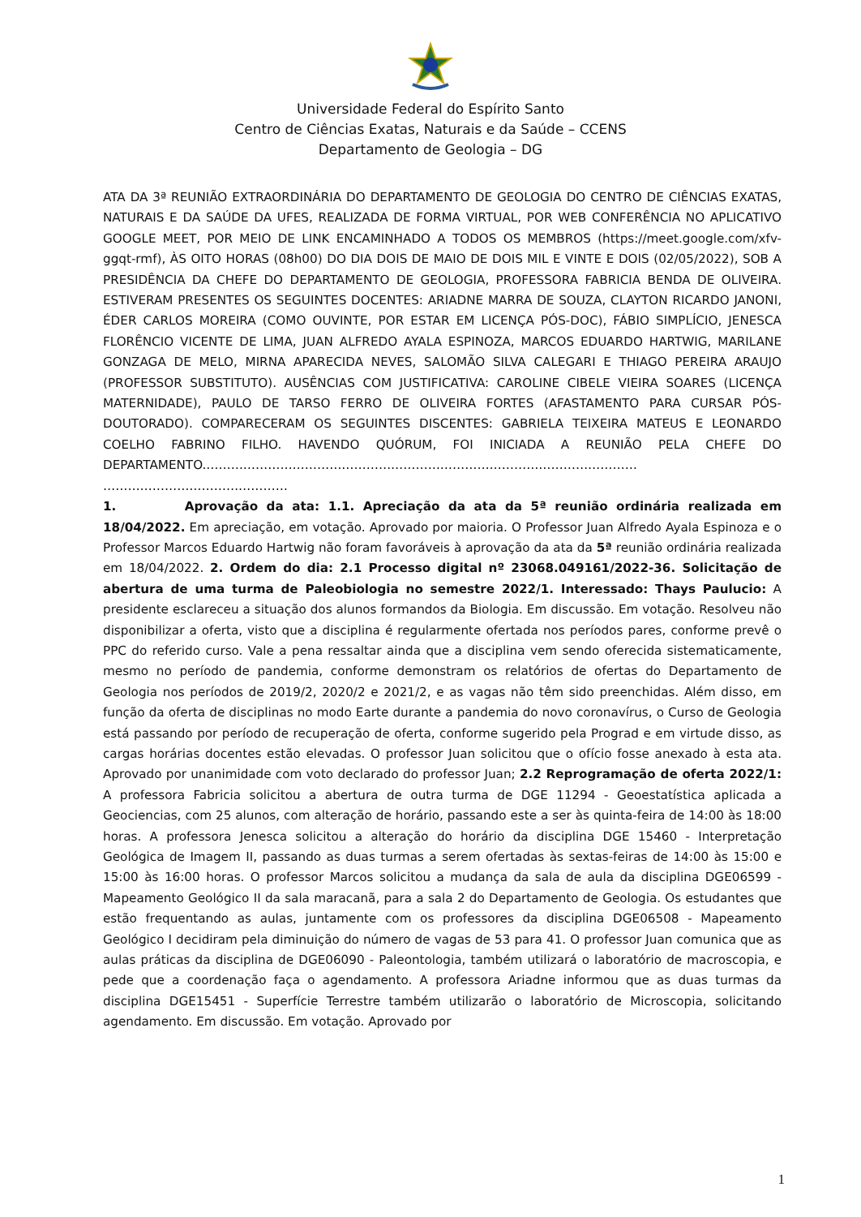Universidade Federal do Espírito Santo
Centro de Ciências Exatas, Naturais e da Saúde – CCENS
Departamento de Geologia – DG
ATA DA 3ª REUNIÃO EXTRAORDINÁRIA DO DEPARTAMENTO DE GEOLOGIA DO CENTRO DE CIÊNCIAS EXATAS, NATURAIS E DA SAÚDE DA UFES, REALIZADA DE FORMA VIRTUAL, POR WEB CONFERÊNCIA NO APLICATIVO GOOGLE MEET, POR MEIO DE LINK ENCAMINHADO A TODOS OS MEMBROS (https://meet.google.com/xfv-ggqt-rmf), ÀS OITO HORAS (08h00) DO DIA DOIS DE MAIO DE DOIS MIL E VINTE E DOIS (02/05/2022), SOB A PRESIDÊNCIA DA CHEFE DO DEPARTAMENTO DE GEOLOGIA, PROFESSORA FABRICIA BENDA DE OLIVEIRA. ESTIVERAM PRESENTES OS SEGUINTES DOCENTES: ARIADNE MARRA DE SOUZA, CLAYTON RICARDO JANONI, ÉDER CARLOS MOREIRA (COMO OUVINTE, POR ESTAR EM LICENÇA PÓS-DOC), FÁBIO SIMPLÍCIO, JENESCA FLORÊNCIO VICENTE DE LIMA, JUAN ALFREDO AYALA ESPINOZA, MARCOS EDUARDO HARTWIG, MARILANE GONZAGA DE MELO, MIRNA APARECIDA NEVES, SALOMÃO SILVA CALEGARI E THIAGO PEREIRA ARAUJO (PROFESSOR SUBSTITUTO). AUSÊNCIAS COM JUSTIFICATIVA: CAROLINE CIBELE VIEIRA SOARES (LICENÇA MATERNIDADE), PAULO DE TARSO FERRO DE OLIVEIRA FORTES (AFASTAMENTO PARA CURSAR PÓS-DOUTORADO). COMPARECERAM OS SEGUINTES DISCENTES: GABRIELA TEIXEIRA MATEUS E LEONARDO COELHO FABRINO FILHO. HAVENDO QUÓRUM, FOI INICIADA A REUNIÃO PELA CHEFE DO DEPARTAMENTO.…………………………………………………………………………………………… ………………………………………
1. Aprovação da ata: 1.1. Apreciação da ata da 5ª reunião ordinária realizada em 18/04/2022. Em apreciação, em votação. Aprovado por maioria. O Professor Juan Alfredo Ayala Espinoza e o Professor Marcos Eduardo Hartwig não foram favoráveis à aprovação da ata da 5ª reunião ordinária realizada em 18/04/2022. 2. Ordem do dia: 2.1 Processo digital nº 23068.049161/2022-36. Solicitação de abertura de uma turma de Paleobiologia no semestre 2022/1. Interessado: Thays Paulucio: A presidente esclareceu a situação dos alunos formandos da Biologia. Em discussão. Em votação. Resolveu não disponibilizar a oferta, visto que a disciplina é regularmente ofertada nos períodos pares, conforme prevê o PPC do referido curso. Vale a pena ressaltar ainda que a disciplina vem sendo oferecida sistematicamente, mesmo no período de pandemia, conforme demonstram os relatórios de ofertas do Departamento de Geologia nos períodos de 2019/2, 2020/2 e 2021/2, e as vagas não têm sido preenchidas. Além disso, em função da oferta de disciplinas no modo Earte durante a pandemia do novo coronavírus, o Curso de Geologia está passando por período de recuperação de oferta, conforme sugerido pela Prograd e em virtude disso, as cargas horárias docentes estão elevadas. O professor Juan solicitou que o ofício fosse anexado à esta ata. Aprovado por unanimidade com voto declarado do professor Juan; 2.2 Reprogramação de oferta 2022/1: A professora Fabricia solicitou a abertura de outra turma de DGE 11294 - Geoestatística aplicada a Geociencias, com 25 alunos, com alteração de horário, passando este a ser às quinta-feira de 14:00 às 18:00 horas. A professora Jenesca solicitou a alteração do horário da disciplina DGE 15460 - Interpretação Geológica de Imagem II, passando as duas turmas a serem ofertadas às sextas-feiras de 14:00 às 15:00 e 15:00 às 16:00 horas. O professor Marcos solicitou a mudança da sala de aula da disciplina DGE06599 - Mapeamento Geológico II da sala maracanã, para a sala 2 do Departamento de Geologia. Os estudantes que estão frequentando as aulas, juntamente com os professores da disciplina DGE06508 - Mapeamento Geológico I decidiram pela diminuição do número de vagas de 53 para 41. O professor Juan comunica que as aulas práticas da disciplina de DGE06090 - Paleontologia, também utilizará o laboratório de macroscopia, e pede que a coordenação faça o agendamento. A professora Ariadne informou que as duas turmas da disciplina DGE15451 - Superfície Terrestre também utilizarão o laboratório de Microscopia, solicitando agendamento. Em discussão. Em votação. Aprovado por
1